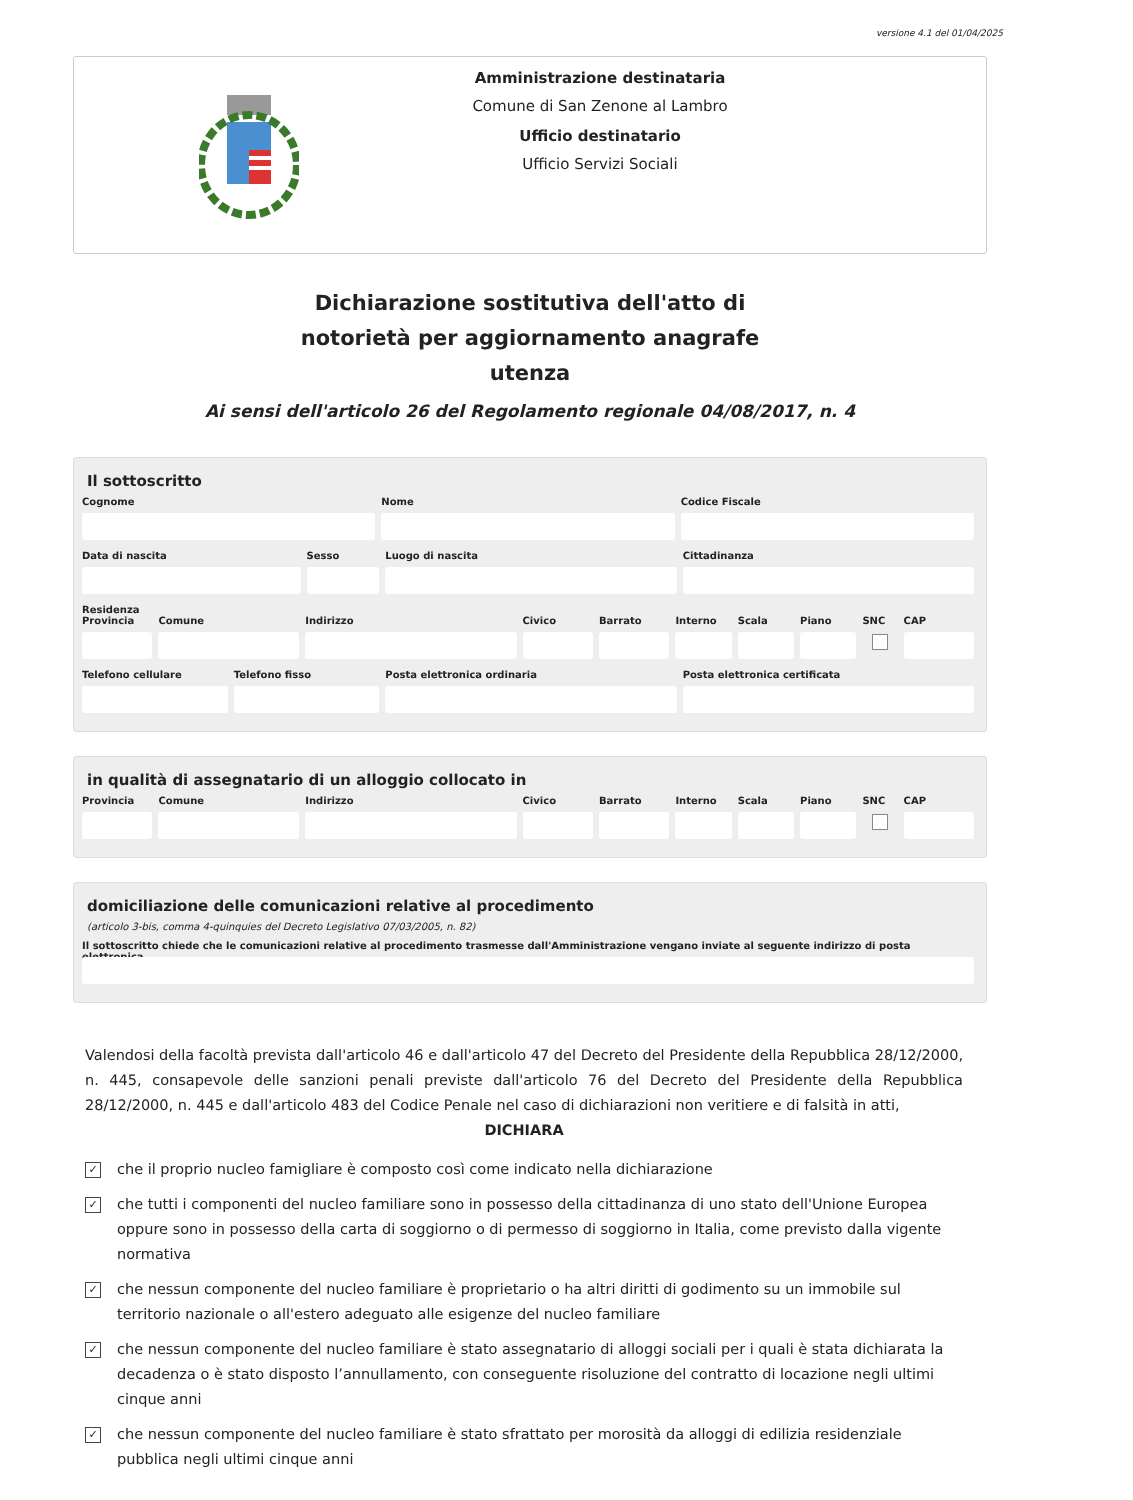versione 4.1 del 01/04/2025
Amministrazione destinataria
Comune di San Zenone al Lambro
Ufficio destinatario
Ufficio Servizi Sociali
Dichiarazione sostitutiva dell'atto di notorietà per aggiornamento anagrafe utenza
Ai sensi dell'articolo 26 del Regolamento regionale 04/08/2017, n. 4
Il sottoscritto
Cognome Nome Codice Fiscale
Data di nascita Sesso Luogo di nascita Cittadinanza
Residenza
Provincia Comune Indirizzo Civico Barrato Interno Scala Piano SNC CAP
Telefono cellulare Telefono fisso Posta elettronica ordinaria Posta elettronica certificata
in qualità di assegnatario di un alloggio collocato in
Provincia Comune Indirizzo Civico Barrato Interno Scala Piano SNC CAP
domiciliazione delle comunicazioni relative al procedimento
(articolo 3-bis, comma 4-quinquies del Decreto Legislativo 07/03/2005, n. 82)
Il sottoscritto chiede che le comunicazioni relative al procedimento trasmesse dall'Amministrazione vengano inviate al seguente indirizzo di posta elettronica
Valendosi della facoltà prevista dall'articolo 46 e dall'articolo 47 del Decreto del Presidente della Repubblica 28/12/2000, n. 445, consapevole delle sanzioni penali previste dall'articolo 76 del Decreto del Presidente della Repubblica 28/12/2000, n. 445 e dall'articolo 483 del Codice Penale nel caso di dichiarazioni non veritiere e di falsità in atti,
DICHIARA
✓
che il proprio nucleo famigliare è composto così come indicato nella dichiarazione
✓
che tutti i componenti del nucleo familiare sono in possesso della cittadinanza di uno stato dell'Unione Europea oppure sono in possesso della carta di soggiorno o di permesso di soggiorno in Italia, come previsto dalla vigente normativa
✓
che nessun componente del nucleo familiare è proprietario o ha altri diritti di godimento su un immobile sul territorio nazionale o all'estero adeguato alle esigenze del nucleo familiare
✓
che nessun componente del nucleo familiare è stato assegnatario di alloggi sociali per i quali è stata dichiarata la decadenza o è stato disposto l’annullamento, con conseguente risoluzione del contratto di locazione negli ultimi cinque anni
✓
che nessun componente del nucleo familiare è stato sfrattato per morosità da alloggi di edilizia residenziale pubblica negli ultimi cinque anni